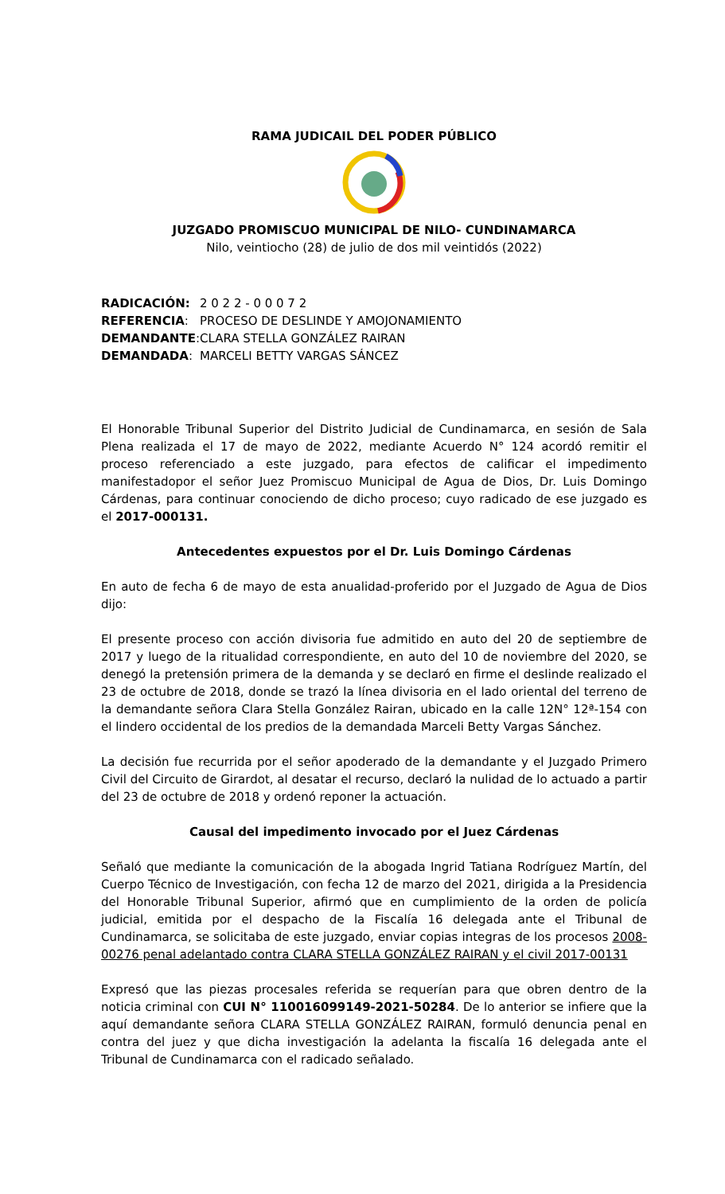RAMA JUDICAIL DEL PODER PÚBLICO
JUZGADO PROMISCUO MUNICIPAL DE NILO- CUNDINAMARCA
Nilo, veintiocho (28) de julio de dos mil veintidós (2022)
| RADICACIÓN: | 2 0 2 2 - 0 0 0 7 2 |
| REFERENCIA : | PROCESO DE DESLINDE Y AMOJONAMIENTO |
| DEMANDANTE : | CLARA STELLA GONZÁLEZ RAIRAN |
| DEMANDADA : | MARCELI BETTY VARGAS SÁNCEZ |
El Honorable Tribunal Superior del Distrito Judicial de Cundinamarca, en sesión de Sala Plena realizada el 17 de mayo de 2022, mediante Acuerdo N° 124 acordó remitir el proceso referenciado a este juzgado, para efectos de calificar el impedimento manifestadopor el señor Juez Promiscuo Municipal de Agua de Dios, Dr. Luis Domingo Cárdenas, para continuar conociendo de dicho proceso; cuyo radicado de ese juzgado es el 2017-000131.
Antecedentes expuestos por el Dr. Luis Domingo Cárdenas
En auto de fecha 6 de mayo de esta anualidad-proferido por el Juzgado de Agua de Dios dijo:
El presente proceso con acción divisoria fue admitido en auto del 20 de septiembre de 2017 y luego de la ritualidad correspondiente, en auto del 10 de noviembre del 2020, se denegó la pretensión primera de la demanda y se declaró en firme el deslinde realizado el 23 de octubre de 2018, donde se trazó la línea divisoria en el lado oriental del terreno de la demandante señora Clara Stella González Rairan, ubicado en la calle 12N° 12ª-154 con el lindero occidental de los predios de la demandada Marceli Betty Vargas Sánchez.
La decisión fue recurrida por el señor apoderado de la demandante y el Juzgado Primero Civil del Circuito de Girardot, al desatar el recurso, declaró la nulidad de lo actuado a partir del 23 de octubre de 2018 y ordenó reponer la actuación.
Causal del impedimento invocado por el Juez Cárdenas
Señaló que mediante la comunicación de la abogada Ingrid Tatiana Rodríguez Martín, del Cuerpo Técnico de Investigación, con fecha 12 de marzo del 2021, dirigida a la Presidencia del Honorable Tribunal Superior, afirmó que en cumplimiento de la orden de policía judicial, emitida por el despacho de la Fiscalía 16 delegada ante el Tribunal de Cundinamarca, se solicitaba de este juzgado, enviar copias integras de los procesos 2008-00276 penal adelantado contra CLARA STELLA GONZÁLEZ RAIRAN y el civil 2017-00131
Expresó que las piezas procesales referida se requerían para que obren dentro de la noticia criminal con CUI N° 110016099149-2021-50284. De lo anterior se infiere que la aquí demandante señora CLARA STELLA GONZÁLEZ RAIRAN, formuló denuncia penal en contra del juez y que dicha investigación la adelanta la fiscalía 16 delegada ante el Tribunal de Cundinamarca con el radicado señalado.